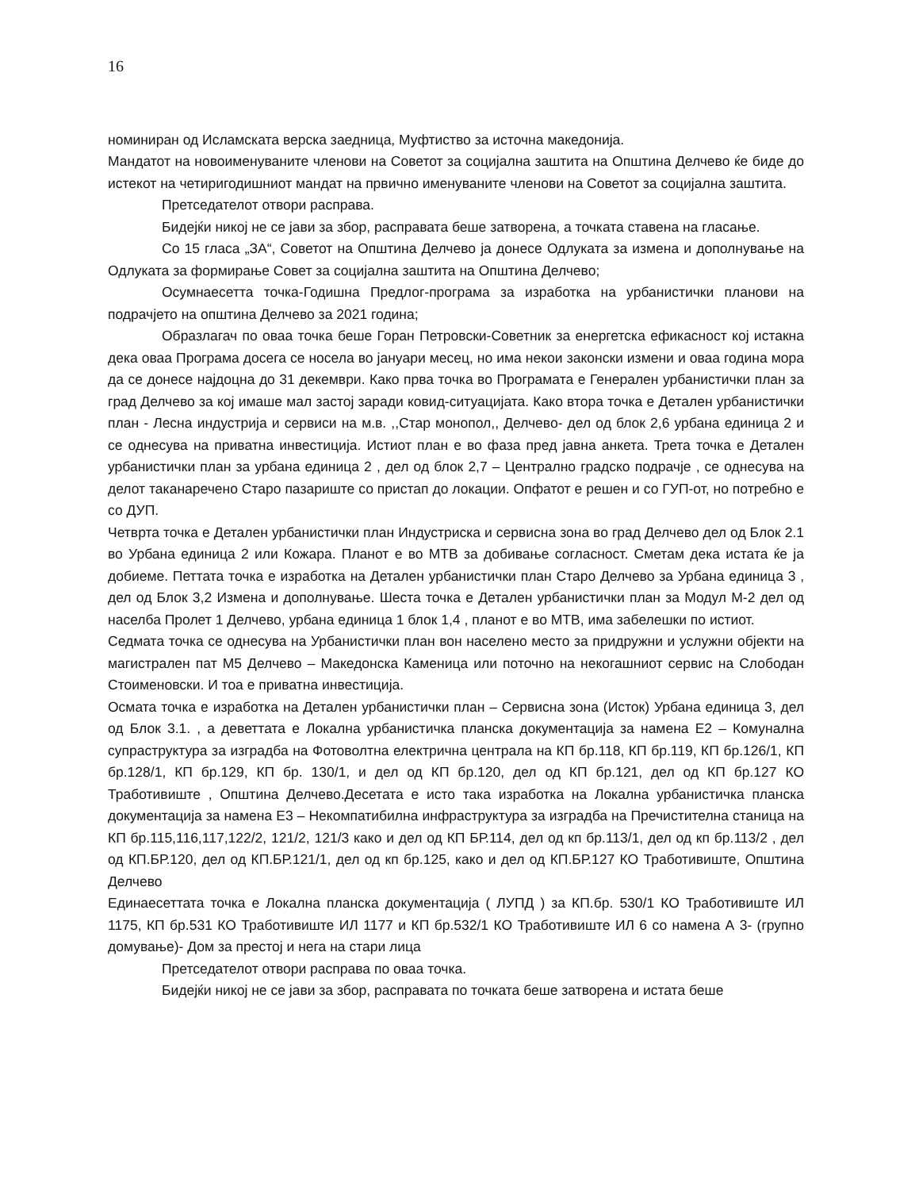16
номиниран од Исламската верска заедница, Муфтиство за источна македонија.
Мандатот на новоименуваните членови на Советот за социјална заштита на Општина Делчево ќе биде до истекот на четиригодишниот мандат на првично именуваните членови на Советот за социјална заштита.
Претседателот отвори расправа.
Бидејќи никој не се јави за збор, расправата беше затворена, а точката ставена на гласање.
Со 15 гласа „ЗА“, Советот на Општина Делчево ја донесе Одлуката за измена и дополнување на Одлуката за формирање Совет за социјална заштита на Општина Делчево;
Осумнаесетта точка-Годишна Предлог-програма за изработка на урбанистички планови на подрачјето на општина Делчево за 2021 година;
Образлагач по оваа точка беше Горан Петровски-Советник за енергетска ефикасност кој истакна дека оваа Програма досега се носела во јануари месец, но има некои законски измени и оваа година мора да се донесе најдоцна до 31 декември. Како прва точка во Програмата е Генерален урбанистички план за град Делчево за кој имаше мал застој заради ковид-ситуацијата. Како втора точка е Детален урбанистички план - Лесна индустрија и сервиси на м.в. ,,Стар монопол,, Делчево- дел од блок 2,6 урбана единица 2 и се однесува на приватна инвестиција. Истиот план е во фаза пред јавна анкета. Трета точка е Детален урбанистички план за урбана единица 2 , дел од блок 2,7 – Централно градско подрачје , се однесува на делот таканаречено Старо пазариште со пристап до локации. Опфатот е решен и со ГУП-от, но потребно е со ДУП.
Четврта точка е Детален урбанистички план Индустриска и сервисна зона во град Делчево дел од Блок 2.1 во Урбана единица 2 или Кожара. Планот е во МТВ за добивање согласност. Сметам дека истата ќе ја добиеме. Петтата точка е изработка на Детален урбанистички план Старо Делчево за Урбана единица 3 , дел од Блок 3,2 Измена и дополнување. Шеста точка е Детален урбанистички план за Модул М-2 дел од населба Пролет 1 Делчево, урбана единица 1 блок 1,4 , планот е во МТВ, има забелешки по истиот.
Седмата точка се однесува на Урбанистички план вон населено место за придружни и услужни објекти на магистрален пат М5 Делчево – Македонска Каменица или поточно на некогашниот сервис на Слободан Стоименовски. И тоа е приватна инвестиција.
Осмата точка е изработка на Детален урбанистички план – Сервисна зона (Исток) Урбана единица 3, дел од Блок 3.1. , а деветтата е Локална урбанистичка планска документација за намена Е2 – Комунална супраструктура за изградба на Фотоволтна електрична централа на КП бр.118, КП бр.119, КП бр.126/1, КП бр.128/1, КП бр.129, КП бр. 130/1, и дел од КП бр.120, дел од КП бр.121, дел од КП бр.127 КО Тработивиште , Општина Делчево.Десетата е исто така изработка на Локална урбанистичка планска документација за намена Е3 – Некомпатибилна инфраструктура за изградба на Пречистителна станица на КП бр.115,116,117,122/2, 121/2, 121/3 како и дел од КП БР.114, дел од кп бр.113/1, дел од кп бр.113/2 , дел од КП.БР.120, дел од КП.БР.121/1, дел од кп бр.125, како и дел од КП.БР.127 КО Тработивиште, Општина Делчево
Единаесеттата точка е Локална планска документација ( ЛУПД ) за КП.бр. 530/1 КО Тработивиште ИЛ 1175, КП бр.531 КО Тработивиште ИЛ 1177 и КП бр.532/1 КО Тработивиште ИЛ 6 со намена А 3- (групно домување)- Дом за престој и нега на стари лица
Претседателот отвори расправа по оваа точка.
Бидејќи никој не се јави за збор, расправата по точката беше затворена и истата беше